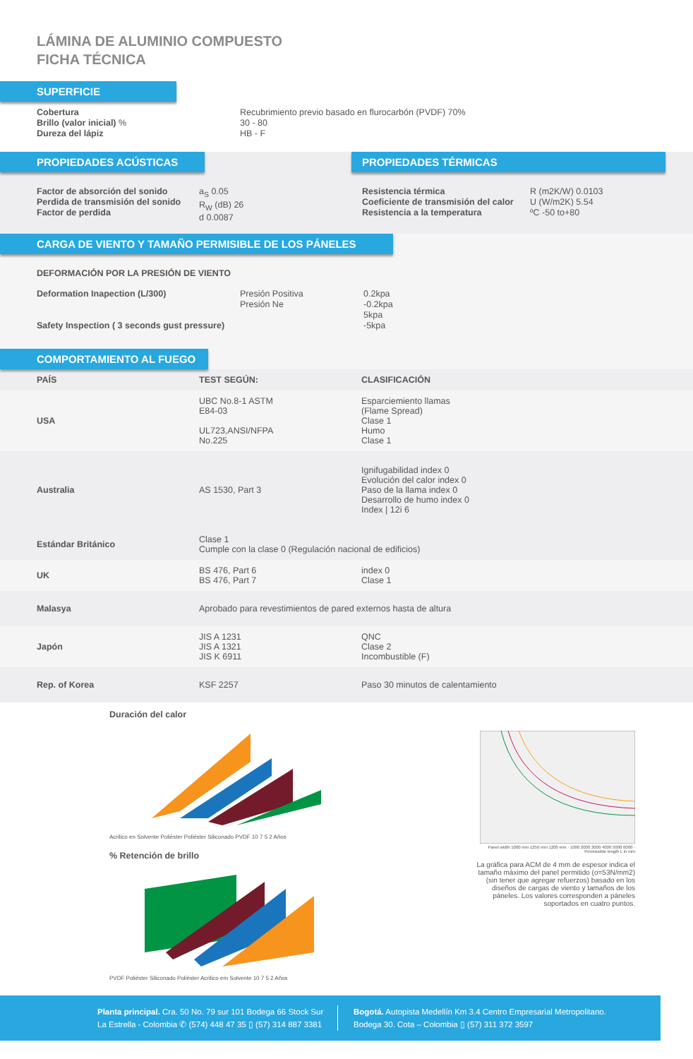LÁMINA DE ALUMINIO COMPUESTO
FICHA TÉCNICA
SUPERFICIE
Cobertura
Brillo (valor inicial) %
Dureza del lápiz
Recubrimiento previo basado en flurocarbón (PVDF) 70%
30 - 80
HB - F
PROPIEDADES ACÚSTICAS
Factor de absorción del sonido
Perdida de transmisión del sonido
Factor de perdida
a<sub>S</sub> 0.05
R<sub>W</sub> (dB) 26
d 0.0087
PROPIEDADES TÉRMICAS
Resistencia térmica
Coeficiente de transmisión del calor
Resistencia a la temperatura
R (m2K/W) 0.0103
U (W/m2K) 5.54
ºC -50 to+80
CARGA DE VIENTO Y TAMAÑO PERMISIBLE DE LOS PÁNELES
DEFORMACIÓN POR LA PRESIÓN DE VIENTO
Deformation Inapection (L/300)
Safety Inspection ( 3 seconds gust pressure)
Presión Positiva
Presión Ne
0.2kpa
-0.2kpa
5kpa
-5kpa
COMPORTAMIENTO AL FUEGO
| PAÍS | TEST SEGÚN: | CLASIFICACIÓN |
| --- | --- | --- |
| USA | UBC No.8-1 ASTM E84-03 UL723,ANSI/NFPA No.225 | Esparciemiento llamas (Flame Spread) Clase 1 Humo Clase 1 |
| Australia | AS 1530, Part 3 | Ignifugabilidad index 0 Evolución del calor index 0 Paso de la llama index 0 Desarrollo de humo index 0 Index / 12i 6 |
| Estándar Británico | Clase 1 Cumple con la clase 0 (Regulación nacional de edificios) | |
| UK | BS 476, Part 6 BS 476, Part 7 | index 0 Clase 1 |
| Malasya | Aprobado para revestimientos de pared externos hasta de altura | |
| Japón | JIS A 1231 JIS A 1321 JIS K 6911 | QNC Clase 2 Incombustible (F) |
| Rep. of Korea | KSF 2257 | Paso 30 minutos de calentamiento |
Duración del calor
Acrilico en Solvente Poliéster Poliéster Siliconado PVDF 10 7 5 2 Años
% Retención de brillo
PVDF Poliéster Siliconado Poliéster Acrilico em Solvente 10 7 5 2 Años
Panel width 1000 mm 1250 mm 1200 mm · 1000 2000 3000 4000 5000 6000 · Permissible length L in mm
La gráfica para ACM de 4 mm de espesor indica el tamaño máximo del panel permitido (o=53N/mm2) (sin tener que agregar refuerzos) basado en los diseños de cargas de viento y tamaños de los páneles. Los valores corresponden a páneles soportados en cuatro puntos.
Planta principal. Cra. 50 No. 79 sur 101 Bodega 66 Stock Sur
La Estrella - Colombia ✆ (574) 448 47 35 ▯ (57) 314 887 3381
Bogotá. Autopista Medellín Km 3.4 Centro Empresarial Metropolitano.
Bodega 30. Cota – Colombia ▯ (57) 311 372 3597